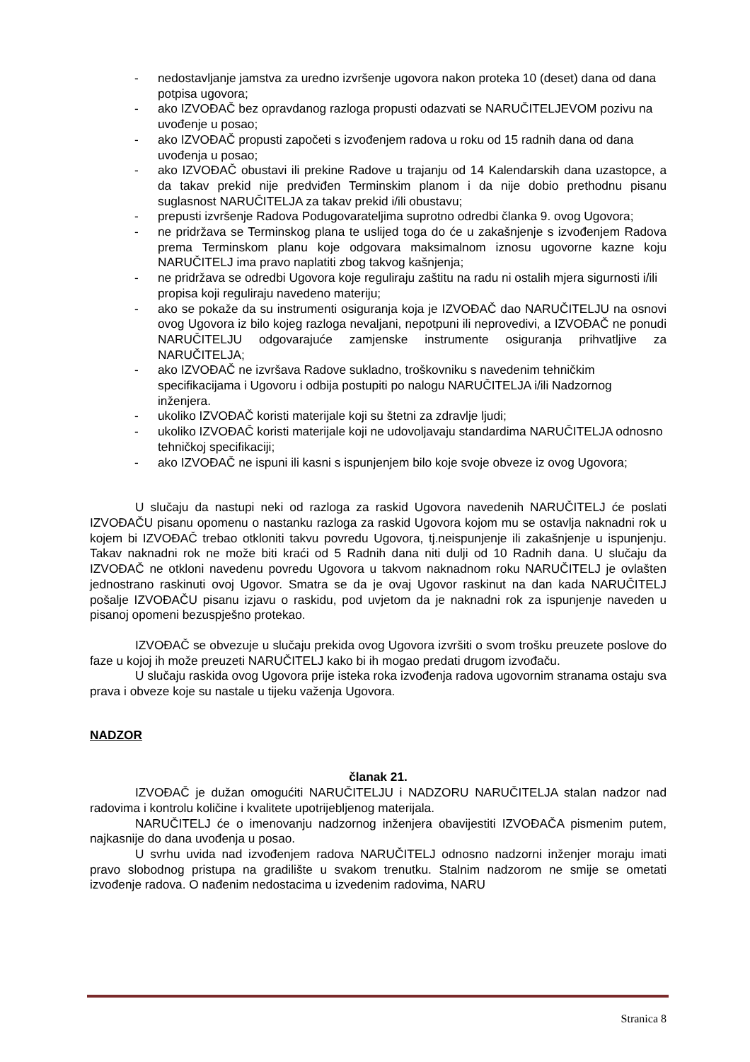- nedostavljanje jamstva za uredno izvršenje ugovora nakon proteka 10 (deset) dana od dana potpisa ugovora;
- ako IZVOĐAČ bez opravdanog razloga propusti odazvati se NARUČITELJEVOM pozivu na uvođenje u posao;
- ako IZVOĐAČ propusti započeti s izvođenjem radova u roku od 15 radnih dana od dana uvođenja u posao;
- ako IZVOĐAČ obustavi ili prekine Radove u trajanju od 14 Kalendarskih dana uzastopce, a da takav prekid nije predviđen Terminskim planom i da nije dobio prethodnu pisanu suglasnost NARUČITELJA za takav prekid i/ili obustavu;
- prepusti izvršenje Radova Podugovarateljima suprotno odredbi članka 9. ovog Ugovora;
- ne pridržava se Terminskog plana te uslijed toga do će u zakašnjenje s izvođenjem Radova prema Terminskom planu koje odgovara maksimalnom iznosu ugovorne kazne koju NARUČITELJ ima pravo naplatiti zbog takvog kašnjenja;
- ne pridržava se odredbi Ugovora koje reguliraju zaštitu na radu ni ostalih mjera sigurnosti i/ili propisa koji reguliraju navedeno materiju;
- ako se pokaže da su instrumenti osiguranja koja je IZVOĐAČ dao NARUČITELJU na osnovi ovog Ugovora iz bilo kojeg razloga nevaljani, nepotpuni ili neprovedivi, a IZVOĐAČ ne ponudi NARUČITELJU odgovarajuće zamjenske instrumente osiguranja prihvatljive za NARUČITELJA;
- ako IZVOĐAČ ne izvršava Radove sukladno, troškovniku s navedenim tehničkim specifikacijama i Ugovoru i odbija postupiti po nalogu NARUČITELJA i/ili Nadzornog inženjera.
- ukoliko IZVOĐAČ koristi materijale koji su štetni za zdravlje ljudi;
- ukoliko IZVOĐAČ koristi materijale koji ne udovoljavaju standardima NARUČITELJA odnosno tehničkoj specifikaciji;
- ako IZVOĐAČ ne ispuni ili kasni s ispunjenjem bilo koje svoje obveze iz ovog Ugovora;
U slučaju da nastupi neki od razloga za raskid Ugovora navedenih NARUČITELJ će poslati IZVOĐAČU pisanu opomenu o nastanku razloga za raskid Ugovora kojom mu se ostavlja naknadni rok u kojem bi IZVOĐAČ trebao otkloniti takvu povredu Ugovora, tj.neispunjenje ili zakašnjenje u ispunjenju. Takav naknadni rok ne može biti kraći od 5 Radnih dana niti dulji od 10 Radnih dana. U slučaju da IZVOĐAČ ne otkloni navedenu povredu Ugovora u takvom naknadnom roku NARUČITELJ je ovlašten jednostrano raskinuti ovoj Ugovor. Smatra se da je ovaj Ugovor raskinut na dan kada NARUČITELJ pošalje IZVOĐAČU pisanu izjavu o raskidu, pod uvjetom da je naknadni rok za ispunjenje naveden u pisanoj opomeni bezuspješno protekao.
IZVOĐAČ se obvezuje u slučaju prekida ovog Ugovora izvršiti o svom trošku preuzete poslove do faze u kojoj ih može preuzeti NARUČITELJ kako bi ih mogao predati drugom izvođaču.
U slučaju raskida ovog Ugovora prije isteka roka izvođenja radova ugovornim stranama ostaju sva prava i obveze koje su nastale u tijeku važenja Ugovora.
NADZOR
članak 21.
IZVOĐAČ je dužan omogućiti NARUČITELJU i NADZORU NARUČITELJA stalan nadzor nad radovima i kontrolu količine i kvalitete upotrijebljenog materijala.
NARUČITELJ će o imenovanju nadzornog inženjera obavijestiti IZVOĐAČA pismenim putem, najkasnije do dana uvođenja u posao.
U svrhu uvida nad izvođenjem radova NARUČITELJ odnosno nadzorni inženjer moraju imati pravo slobodnog pristupa na gradilište u svakom trenutku. Stalnim nadzorom ne smije se ometati izvođenje radova. O nađenim nedostacima u izvedenim radovima, NARU
Stranica 8